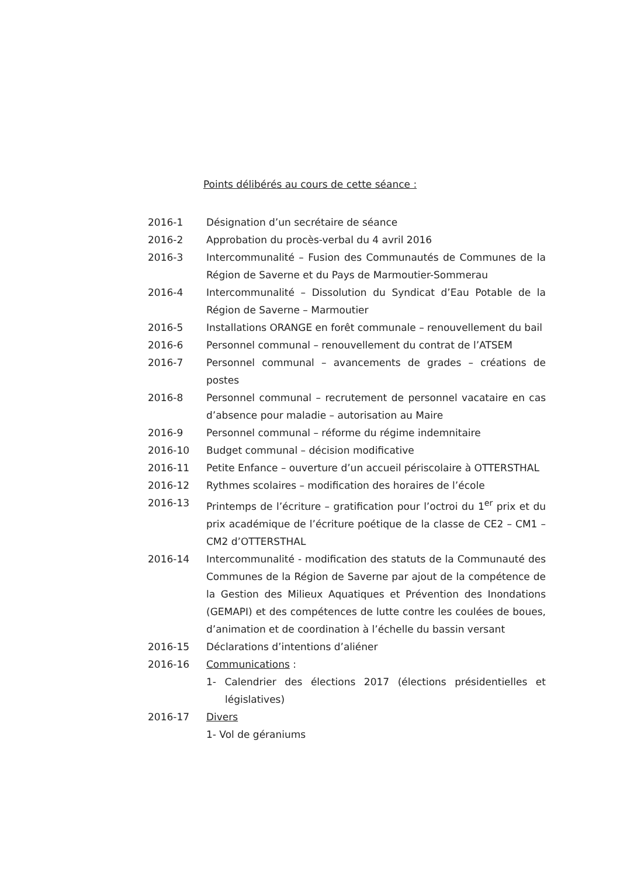Points délibérés au cours de cette séance :
| 2016-1 | Désignation d’un secrétaire de séance |
| 2016-2 | Approbation du procès-verbal du 4 avril 2016 |
| 2016-3 | Intercommunalité – Fusion des Communautés de Communes de la Région de Saverne et du Pays de Marmoutier-Sommerau |
| 2016-4 | Intercommunalité – Dissolution du Syndicat d’Eau Potable de la Région de Saverne – Marmoutier |
| 2016-5 | Installations ORANGE en forêt communale – renouvellement du bail |
| 2016-6 | Personnel communal – renouvellement du contrat de l’ATSEM |
| 2016-7 | Personnel communal – avancements de grades – créations de postes |
| 2016-8 | Personnel communal – recrutement de personnel vacataire en cas d’absence pour maladie – autorisation au Maire |
| 2016-9 | Personnel communal – réforme du régime indemnitaire |
| 2016-10 | Budget communal – décision modificative |
| 2016-11 | Petite Enfance – ouverture d’un accueil périscolaire à OTTERSTHAL |
| 2016-12 | Rythmes scolaires – modification des horaires de l’école |
| 2016-13 | Printemps de l’écriture – gratification pour l’octroi du 1<sup>er</sup> prix et du prix académique de l’écriture poétique de la classe de CE2 – CM1 – CM2 d’OTTERSTHAL |
| 2016-14 | Intercommunalité - modification des statuts de la Communauté des Communes de la Région de Saverne par ajout de la compétence de la Gestion des Milieux Aquatiques et Prévention des Inondations (GEMAPI) et des compétences de lutte contre les coulées de boues, d’animation et de coordination à l’échelle du bassin versant |
| 2016-15 | Déclarations d’intentions d’aliéner |
| 2016-16 | Communications : 1- Calendrier des élections 2017 (élections présidentielles et législatives) |
| 2016-17 | Divers 1- Vol de géraniums |